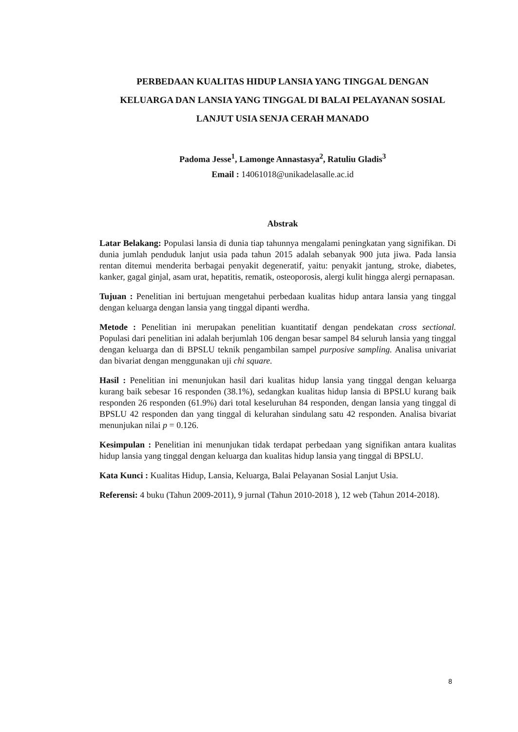PERBEDAAN KUALITAS HIDUP LANSIA YANG TINGGAL DENGAN KELUARGA DAN LANSIA YANG TINGGAL DI BALAI PELAYANAN SOSIAL LANJUT USIA SENJA CERAH MANADO
Padoma Jesse<sup>1</sup>, Lamonge Annastasya<sup>2</sup>, Ratuliu Gladis<sup>3</sup>
Email : 14061018@unikadelasalle.ac.id
Abstrak
Latar Belakang: Populasi lansia di dunia tiap tahunnya mengalami peningkatan yang signifikan. Di dunia jumlah penduduk lanjut usia pada tahun 2015 adalah sebanyak 900 juta jiwa. Pada lansia rentan ditemui menderita berbagai penyakit degeneratif, yaitu: penyakit jantung, stroke, diabetes, kanker, gagal ginjal, asam urat, hepatitis, rematik, osteoporosis, alergi kulit hingga alergi pernapasan.
Tujuan : Penelitian ini bertujuan mengetahui perbedaan kualitas hidup antara lansia yang tinggal dengan keluarga dengan lansia yang tinggal dipanti werdha.
Metode : Penelitian ini merupakan penelitian kuantitatif dengan pendekatan cross sectional. Populasi dari penelitian ini adalah berjumlah 106 dengan besar sampel 84 seluruh lansia yang tinggal dengan keluarga dan di BPSLU teknik pengambilan sampel purposive sampling. Analisa univariat dan bivariat dengan menggunakan uji chi square.
Hasil : Penelitian ini menunjukan hasil dari kualitas hidup lansia yang tinggal dengan keluarga kurang baik sebesar 16 responden (38.1%), sedangkan kualitas hidup lansia di BPSLU kurang baik responden 26 responden (61.9%) dari total keseluruhan 84 responden, dengan lansia yang tinggal di BPSLU 42 responden dan yang tinggal di kelurahan sindulang satu 42 responden. Analisa bivariat menunjukan nilai p = 0.126.
Kesimpulan : Penelitian ini menunjukan tidak terdapat perbedaan yang signifikan antara kualitas hidup lansia yang tinggal dengan keluarga dan kualitas hidup lansia yang tinggal di BPSLU.
Kata Kunci : Kualitas Hidup, Lansia, Keluarga, Balai Pelayanan Sosial Lanjut Usia.
Referensi: 4 buku (Tahun 2009-2011), 9 jurnal (Tahun 2010-2018 ), 12 web (Tahun 2014-2018).
8